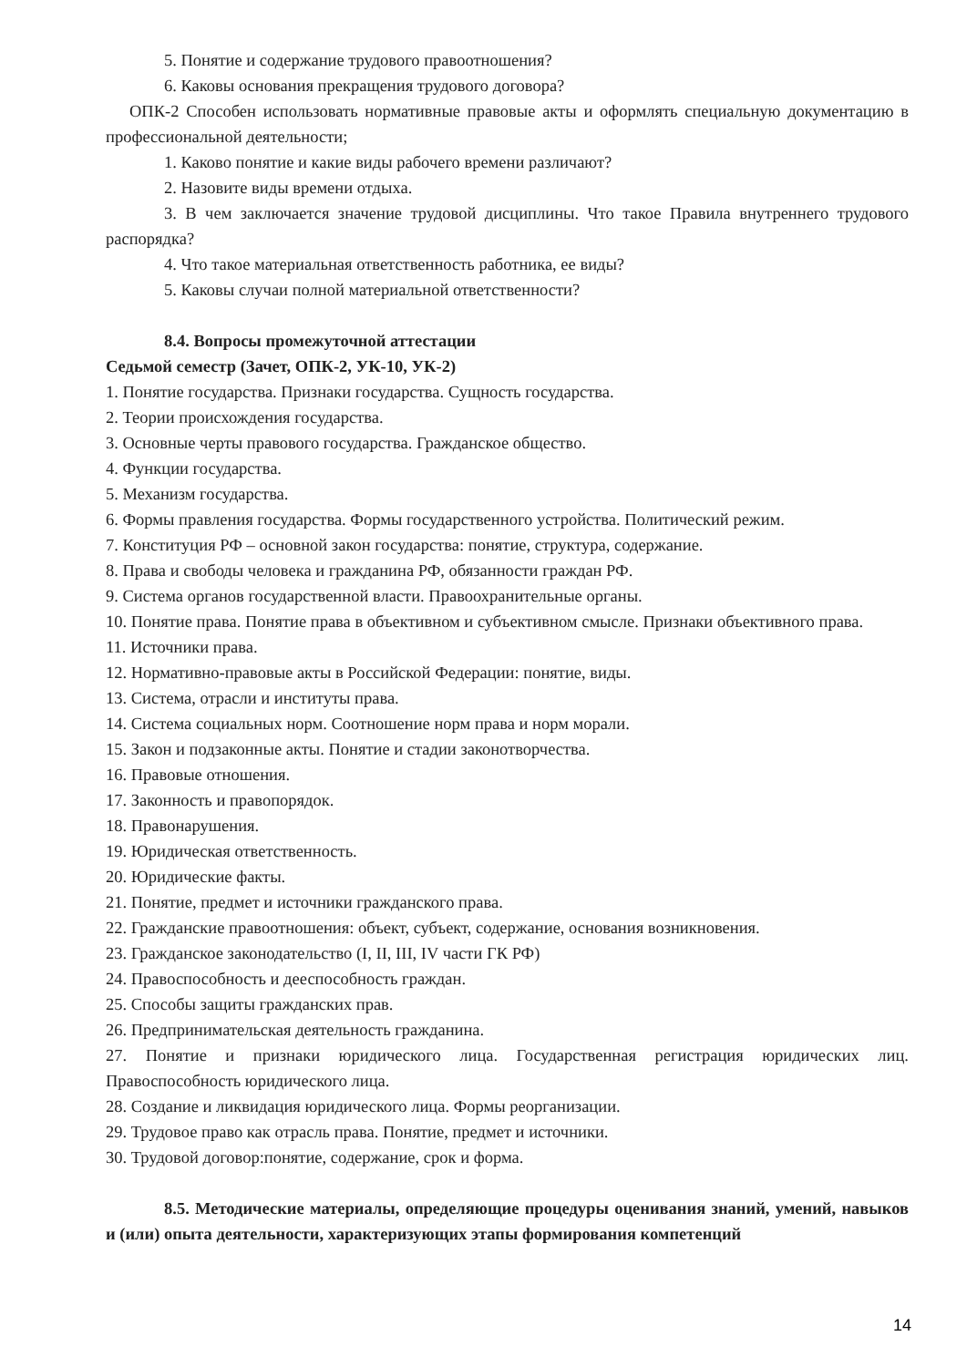5. Понятие и содержание трудового правоотношения?
6. Каковы основания прекращения трудового договора?
ОПК-2 Способен использовать нормативные правовые акты и оформлять специальную документацию в профессиональной деятельности;
1. Каково понятие и какие виды рабочего времени различают?
2. Назовите виды времени отдыха.
3. В чем заключается значение трудовой дисциплины. Что такое Правила внутреннего трудового распорядка?
4. Что такое материальная ответственность работника, ее виды?
5. Каковы случаи полной материальной ответственности?
8.4. Вопросы промежуточной аттестации
Седьмой семестр (Зачет, ОПК-2, УК-10, УК-2)
1. Понятие государства. Признаки государства. Сущность государства.
2. Теории происхождения государства.
3. Основные черты правового государства. Гражданское общество.
4. Функции государства.
5. Механизм государства.
6. Формы правления государства. Формы государственного устройства. Политический режим.
7. Конституция РФ – основной закон государства: понятие, структура, содержание.
8. Права и свободы человека и гражданина РФ, обязанности граждан РФ.
9. Система органов государственной власти. Правоохранительные органы.
10. Понятие права. Понятие права в объективном и субъективном смысле. Признаки объективного права.
11. Источники права.
12. Нормативно-правовые акты в Российской Федерации: понятие, виды.
13. Система, отрасли и институты права.
14. Система социальных норм. Соотношение норм права и норм морали.
15. Закон и подзаконные акты. Понятие и стадии законотворчества.
16. Правовые отношения.
17. Законность и правопорядок.
18. Правонарушения.
19. Юридическая ответственность.
20. Юридические факты.
21. Понятие, предмет и источники гражданского права.
22. Гражданские правоотношения: объект, субъект, содержание, основания возникновения.
23. Гражданское законодательство (I, II, III, IV части ГК РФ)
24. Правоспособность и дееспособность граждан.
25. Способы защиты гражданских прав.
26. Предпринимательская деятельность гражданина.
27. Понятие и признаки юридического лица. Государственная регистрация юридических лиц. Правоспособность юридического лица.
28. Создание и ликвидация юридического лица. Формы реорганизации.
29. Трудовое право как отрасль права. Понятие, предмет и источники.
30. Трудовой договор:понятие, содержание, срок и форма.
8.5. Методические материалы, определяющие процедуры оценивания знаний, умений, навыков и (или) опыта деятельности, характеризующих этапы формирования компетенций
14